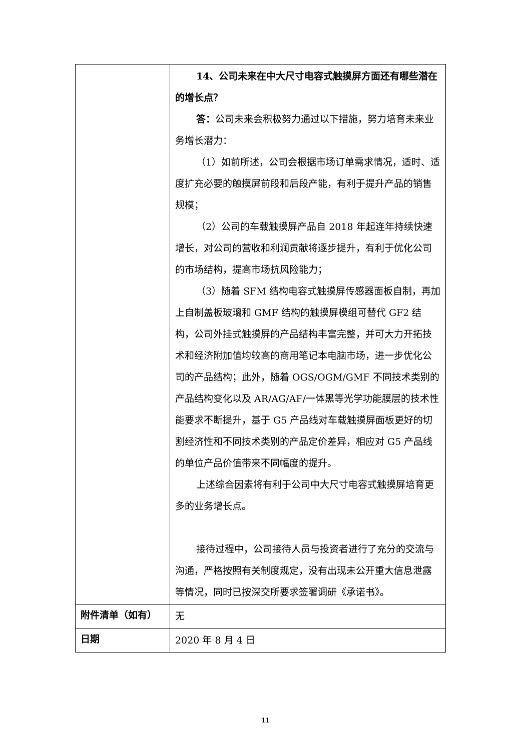| | 14、公司未来在中大尺寸电容式触摸屏方面还有哪些潜在的增长点？ 答： 公司未来会积极努力通过以下措施，努力培育未来业务增长潜力： （1）如前所述，公司会根据市场订单需求情况，适时、适度扩充必要的触摸屏前段和后段产能，有利于提升产品的销售规模； （2）公司的车载触摸屏产品自 2018 年起连年持续快速增长，对公司的营收和利润贡献将逐步提升，有利于优化公司的市场结构，提高市场抗风险能力； （3）随着 SFM 结构电容式触摸屏传感器面板自制，再加上自制盖板玻璃和 GMF 结构的触摸屏模组可替代 GF2 结构，公司外挂式触摸屏的产品结构丰富完整，并可大力开拓技术和经济附加值均较高的商用笔记本电脑市场，进一步优化公司的产品结构；此外，随着 OGS/OGM/GMF 不同技术类别的产品结构变化以及 AR/AG/AF/一体黑等光学功能膜层的技术性能要求不断提升，基于 G5 产品线对车载触摸屏面板更好的切割经济性和不同技术类别的产品定价差异，相应对 G5 产品线的单位产品价值带来不同幅度的提升。 上述综合因素将有利于公司中大尺寸电容式触摸屏培育更多的业务增长点。 接待过程中，公司接待人员与投资者进行了充分的交流与沟通，严格按照有关制度规定，没有出现未公开重大信息泄露等情况，同时已按深交所要求签署调研《承诺书》。 |
| 附件清单（如有） | 无 |
| 日期 | 2020 年 8 月 4 日 |
11